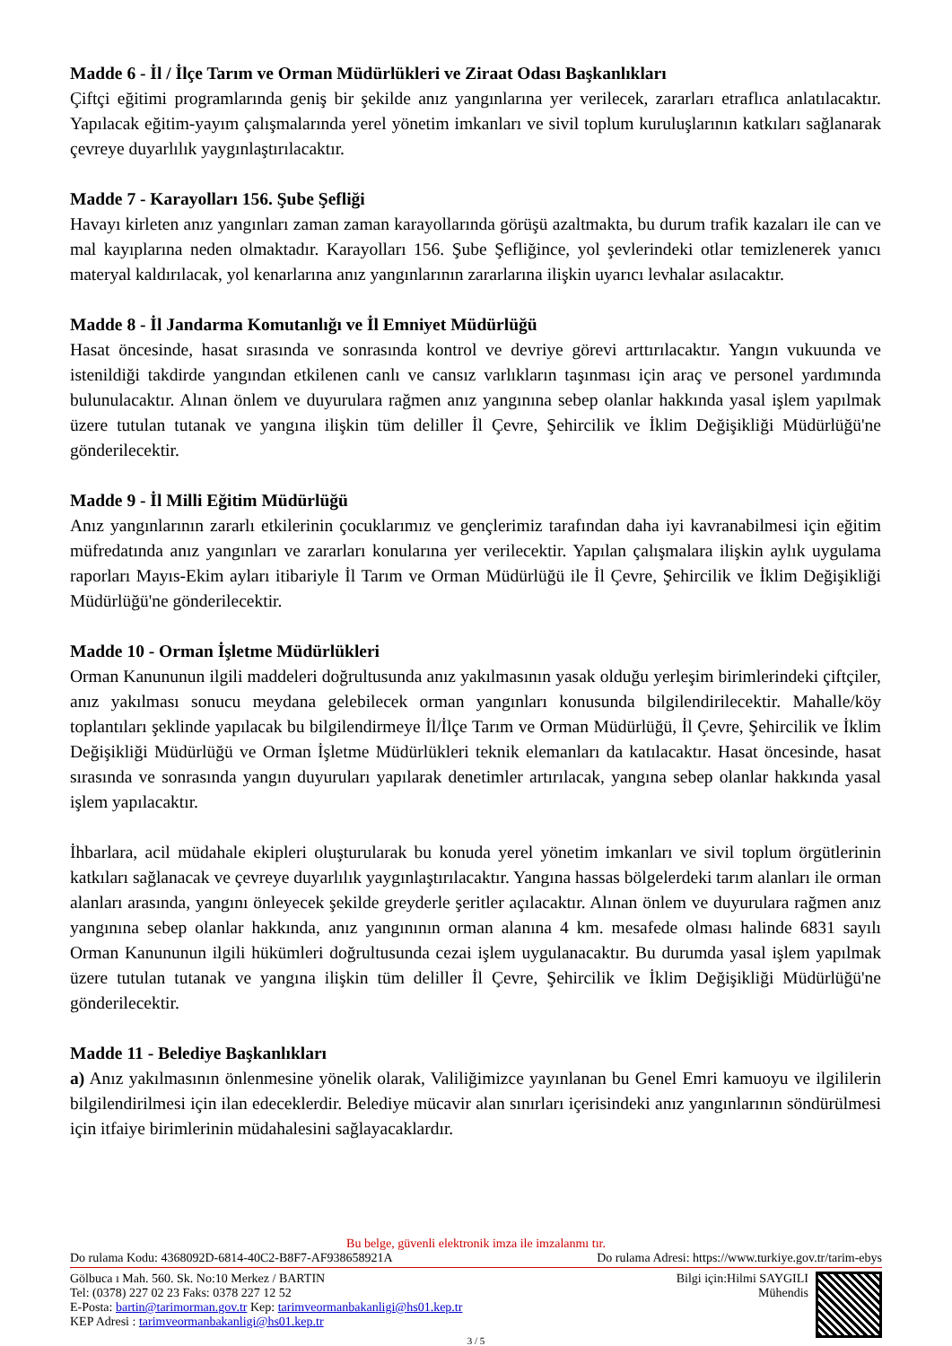Madde 6 - İl / İlçe Tarım ve Orman Müdürlükleri ve Ziraat Odası Başkanlıkları
Çiftçi eğitimi programlarında geniş bir şekilde anız yangınlarına yer verilecek, zararları etraflıca anlatılacaktır. Yapılacak eğitim-yayım çalışmalarında yerel yönetim imkanları ve sivil toplum kuruluşlarının katkıları sağlanarak çevreye duyarlılık yaygınlaştırılacaktır.
Madde 7 - Karayolları 156. Şube Şefliği
Havayı kirleten anız yangınları zaman zaman karayollarında görüşü azaltmakta, bu durum trafik kazaları ile can ve mal kayıplarına neden olmaktadır. Karayolları 156. Şube Şefliğince, yol şevlerindeki otlar temizlenerek yanıcı materyal kaldırılacak, yol kenarlarına anız yangınlarının zararlarına ilişkin uyarıcı levhalar asılacaktır.
Madde 8 - İl Jandarma Komutanlığı ve İl Emniyet Müdürlüğü
Hasat öncesinde, hasat sırasında ve sonrasında kontrol ve devriye görevi arttırılacaktır. Yangın vukuunda ve istenildiği takdirde yangından etkilenen canlı ve cansız varlıkların taşınması için araç ve personel yardımında bulunulacaktır. Alınan önlem ve duyurulara rağmen anız yangınına sebep olanlar hakkında yasal işlem yapılmak üzere tutulan tutanak ve yangına ilişkin tüm deliller İl Çevre, Şehircilik ve İklim Değişikliği Müdürlüğü'ne gönderilecektir.
Madde 9 - İl Milli Eğitim Müdürlüğü
Anız yangınlarının zararlı etkilerinin çocuklarımız ve gençlerimiz tarafından daha iyi kavranabilmesi için eğitim müfredatında anız yangınları ve zararları konularına yer verilecektir. Yapılan çalışmalara ilişkin aylık uygulama raporları Mayıs-Ekim ayları itibariyle İl Tarım ve Orman Müdürlüğü ile İl Çevre, Şehircilik ve İklim Değişikliği Müdürlüğü'ne gönderilecektir.
Madde 10 - Orman İşletme Müdürlükleri
Orman Kanununun ilgili maddeleri doğrultusunda anız yakılmasının yasak olduğu yerleşim birimlerindeki çiftçiler, anız yakılması sonucu meydana gelebilecek orman yangınları konusunda bilgilendirilecektir. Mahalle/köy toplantıları şeklinde yapılacak bu bilgilendirmeye İl/İlçe Tarım ve Orman Müdürlüğü, İl Çevre, Şehircilik ve İklim Değişikliği Müdürlüğü ve Orman İşletme Müdürlükleri teknik elemanları da katılacaktır. Hasat öncesinde, hasat sırasında ve sonrasında yangın duyuruları yapılarak denetimler artırılacak, yangına sebep olanlar hakkında yasal işlem yapılacaktır.
İhbarlara, acil müdahale ekipleri oluşturularak bu konuda yerel yönetim imkanları ve sivil toplum örgütlerinin katkıları sağlanacak ve çevreye duyarlılık yaygınlaştırılacaktır. Yangına hassas bölgelerdeki tarım alanları ile orman alanları arasında, yangını önleyecek şekilde greyderle şeritler açılacaktır. Alınan önlem ve duyurulara rağmen anız yangınına sebep olanlar hakkında, anız yangınının orman alanına 4 km. mesafede olması halinde 6831 sayılı Orman Kanununun ilgili hükümleri doğrultusunda cezai işlem uygulanacaktır. Bu durumda yasal işlem yapılmak üzere tutulan tutanak ve yangına ilişkin tüm deliller İl Çevre, Şehircilik ve İklim Değişikliği Müdürlüğü'ne gönderilecektir.
Madde 11 - Belediye Başkanlıkları
a) Anız yakılmasının önlenmesine yönelik olarak, Valiliğimizce yayınlanan bu Genel Emri kamuoyu ve ilgililerin bilgilendirilmesi için ilan edeceklerdir. Belediye mücavir alan sınırları içerisindeki anız yangınlarının söndürülmesi için itfaiye birimlerinin müdahalesini sağlayacaklardır.
Bu belge, güvenli elektronik imza ile imzalanmı tır.
Do rulama Kodu: 4368092D-6814-40C2-B8F7-AF938658921A Do rulama Adresi: https://www.turkiye.gov.tr/tarim-ebys
Gölbuca ı Mah. 560. Sk. No:10 Merkez / BARTIN
Tel: (0378) 227 02 23 Faks: 0378 227 12 52
E-Posta: bartin@tarimorman.gov.tr Kep: tarimveormanbakanligi@hs01.kep.tr
KEP Adresi : tarimveormanbakanligi@hs01.kep.tr
Bilgi için:Hilmi SAYGILI
Mühendis
3 / 5